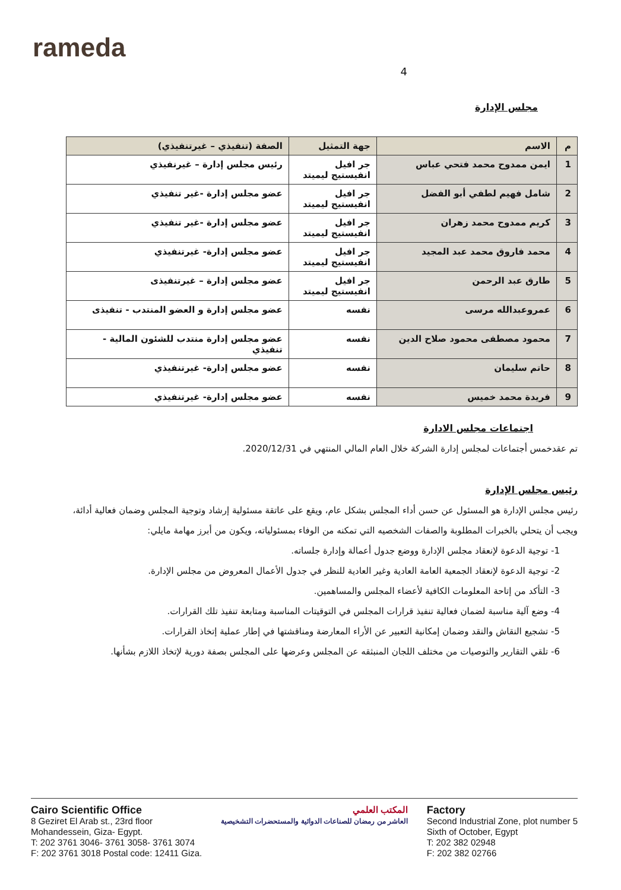rameda
4
مجلس الإدارة
| م | الاسم | جهة التمثيل | الصفة (تنفيذي – غيرتنفيذي) |
| --- | --- | --- | --- |
| 1 | ايمن ممدوح محمد فتحي عباس | جر افيل انفيستيج ليميتد | رئيس مجلس إدارة – غيرنفيذي |
| 2 | شامل فهيم لطفي أبو الفضل | جر افيل انفيستيج ليميتد | عضو مجلس إدارة -غير تنفيذي |
| 3 | كريم ممدوح محمد زهران | جر افيل انفيستيج ليميتد | عضو مجلس إدارة -غير تنفيذي |
| 4 | محمد فاروق محمد عبد المجيد | جر افيل انفيستيج ليميتد | عضو مجلس إدارة- غيرتنفيذي |
| 5 | طارق عبد الرحمن | جر افيل انفيستيج ليميتد | عضو مجلس إدارة – غيرتنفيذى |
| 6 | عمروعبدالله مرسى | نفسه | عضو مجلس إدارة و العضو المنتدب - تنفيذى |
| 7 | محمود مصطفى محمود صلاح الدين | نفسه | عضو مجلس إدارة منتدب للشئون المالية - تنفيذي |
| 8 | حاتم سليمان | نفسه | عضو مجلس إدارة- غيرتنفيذي |
| 9 | فريدة محمد خميس | نفسه | عضو مجلس إدارة- غيرتنفيذي |
اجتماعات مجلس الادارة
تم عقدخمس أجتماعات لمجلس إدارة الشركة خلال العام المالي المنتهي في 2020/12/31.
رئيس مجلس الإدارة
رئيس مجلس الإدارة هو المسئول عن حسن أداء المجلس بشكل عام، ويقع على عاتقة مسئولية إرشاد وتوجية المجلس وضمان فعالية أدائة، ويجب أن يتحلي بالخبرات المطلوبة والصفات الشخصيه التي تمكنه من الوفاء بمسئولياته، ويكون من أبرز مهامة مايلي:
1- توجية الدعوة لإنعقاد مجلس الإدارة ووضع جدول أعمالة وإدارة جلساته.
2- توجية الدعوة لإنعقاد الجمعية العامة العادية وغير العادية للنظر في جدول الأعمال المعروض من مجلس الإدارة.
3- التأكد من إتاحة المعلومات الكافية لأعضاء المجلس والمساهمين.
4- وضع آلية مناسبة لضمان فعالية تنفيذ قرارات المجلس في التوقيتات المناسبة ومتابعة تنفيذ تلك القرارات.
5- تشجيع النقاش والنقد وضمان إمكانية التعبير عن الأراء المعارضة ومناقشتها في إطار عملية إتخاذ القرارات.
6- تلقي التقارير والتوصيات من مختلف اللجان المنبثقه عن المجلس وعرضها على المجلس بصفة دورية لإتخاذ اللازم بشأنها.
Cairo Scientific Office
8 Geziret El Arab st., 23rd floor
Mohandessein, Giza- Egypt.
T: 202 3761 3046- 3761 3058- 3761 3074
F: 202 3761 3018 Postal code: 12411 Giza.
المكتب العلمي
العاشر من رمضان للصناعات الدوائية والمستحضرات التشخيصية
Factory
Second Industrial Zone, plot number 5
Sixth of October, Egypt
T: 202 382 02948
F: 202 382 02766